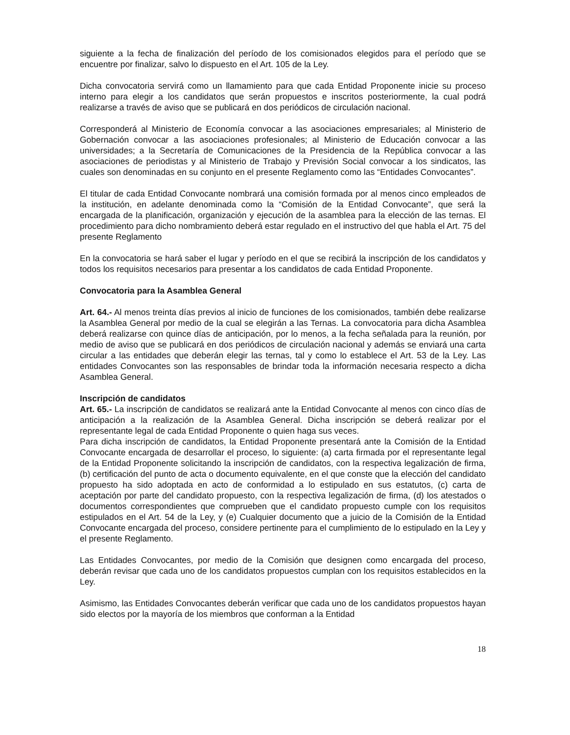siguiente a la fecha de finalización del período de los comisionados elegidos para el período que se encuentre por finalizar, salvo lo dispuesto en el Art. 105 de la Ley.
Dicha convocatoria servirá como un llamamiento para que cada Entidad Proponente inicie su proceso interno para elegir a los candidatos que serán propuestos e inscritos posteriormente, la cual podrá realizarse a través de aviso que se publicará en dos periódicos de circulación nacional.
Corresponderá al Ministerio de Economía convocar a las asociaciones empresariales; al Ministerio de Gobernación convocar a las asociaciones profesionales; al Ministerio de Educación convocar a las universidades; a la Secretaría de Comunicaciones de la Presidencia de la República convocar a las asociaciones de periodistas y al Ministerio de Trabajo y Previsión Social convocar a los sindicatos, las cuales son denominadas en su conjunto en el presente Reglamento como las “Entidades Convocantes”.
El titular de cada Entidad Convocante nombrará una comisión formada por al menos cinco empleados de la institución, en adelante denominada como la “Comisión de la Entidad Convocante”, que será la encargada de la planificación, organización y ejecución de la asamblea para la elección de las ternas. El procedimiento para dicho nombramiento deberá estar regulado en el instructivo del que habla el Art. 75 del presente Reglamento
En la convocatoria se hará saber el lugar y período en el que se recibirá la inscripción de los candidatos y todos los requisitos necesarios para presentar a los candidatos de cada Entidad Proponente.
Convocatoria para la Asamblea General
Art. 64.- Al menos treinta días previos al inicio de funciones de los comisionados, también debe realizarse la Asamblea General por medio de la cual se elegirán a las Ternas. La convocatoria para dicha Asamblea deberá realizarse con quince días de anticipación, por lo menos, a la fecha señalada para la reunión, por medio de aviso que se publicará en dos periódicos de circulación nacional y además se enviará una carta circular a las entidades que deberán elegir las ternas, tal y como lo establece el Art. 53 de la Ley. Las entidades Convocantes son las responsables de brindar toda la información necesaria respecto a dicha Asamblea General.
Inscripción de candidatos
Art. 65.- La inscripción de candidatos se realizará ante la Entidad Convocante al menos con cinco días de anticipación a la realización de la Asamblea General. Dicha inscripción se deberá realizar por el representante legal de cada Entidad Proponente o quien haga sus veces.
Para dicha inscripción de candidatos, la Entidad Proponente presentará ante la Comisión de la Entidad Convocante encargada de desarrollar el proceso, lo siguiente: (a) carta firmada por el representante legal de la Entidad Proponente solicitando la inscripción de candidatos, con la respectiva legalización de firma, (b) certificación del punto de acta o documento equivalente, en el que conste que la elección del candidato propuesto ha sido adoptada en acto de conformidad a lo estipulado en sus estatutos, (c) carta de aceptación por parte del candidato propuesto, con la respectiva legalización de firma, (d) los atestados o documentos correspondientes que comprueben que el candidato propuesto cumple con los requisitos estipulados en el Art. 54 de la Ley, y (e) Cualquier documento que a juicio de la Comisión de la Entidad Convocante encargada del proceso, considere pertinente para el cumplimiento de lo estipulado en la Ley y el presente Reglamento.
Las Entidades Convocantes, por medio de la Comisión que designen como encargada del proceso, deberán revisar que cada uno de los candidatos propuestos cumplan con los requisitos establecidos en la Ley.
Asimismo, las Entidades Convocantes deberán verificar que cada uno de los candidatos propuestos hayan sido electos por la mayoría de los miembros que conforman a la Entidad
18